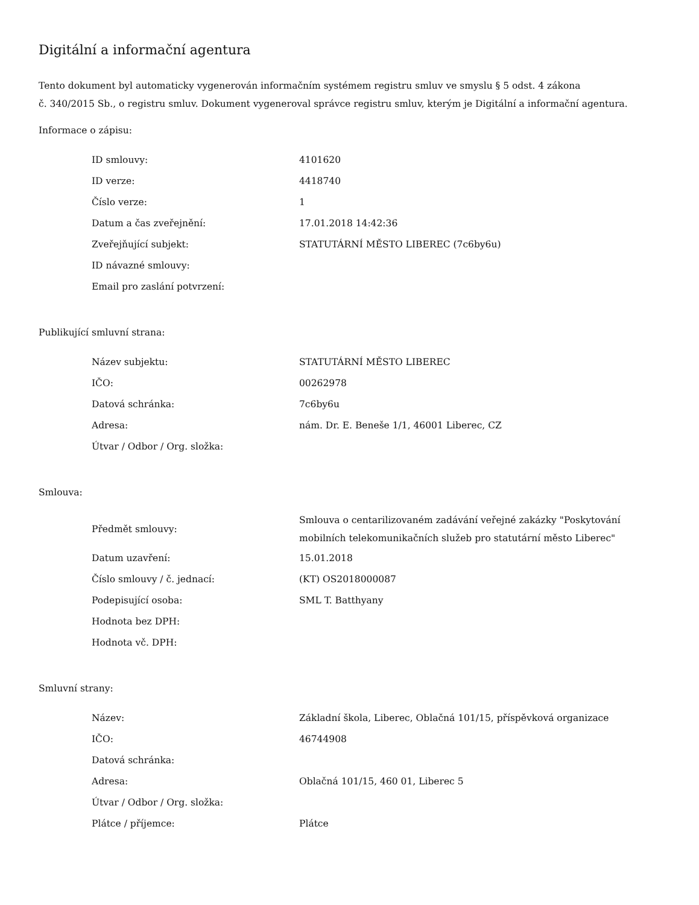Digitální a informační agentura
Tento dokument byl automaticky vygenerován informačním systémem registru smluv ve smyslu § 5 odst. 4 zákona
č. 340/2015 Sb., o registru smluv. Dokument vygeneroval správce registru smluv, kterým je Digitální a informační agentura.
Informace o zápisu:
| ID smlouvy: | 4101620 |
| ID verze: | 4418740 |
| Číslo verze: | 1 |
| Datum a čas zveřejnění: | 17.01.2018 14:42:36 |
| Zveřejňující subjekt: | STATUTÁRNÍ MĚSTO LIBEREC (7c6by6u) |
| ID návazné smlouvy: | |
| Email pro zaslání potvrzení: | |
Publikující smluvní strana:
| Název subjektu: | STATUTÁRNÍ MĚSTO LIBEREC |
| IČO: | 00262978 |
| Datová schránka: | 7c6by6u |
| Adresa: | nám. Dr. E. Beneše 1/1, 46001 Liberec, CZ |
| Útvar / Odbor / Org. složka: | |
Smlouva:
| Předmět smlouvy: | Smlouva o centarilizovaném zadávání veřejné zakázky "Poskytování mobilních telekomunikačních služeb pro statutární město Liberec" |
| Datum uzavření: | 15.01.2018 |
| Číslo smlouvy / č. jednací: | (KT) OS2018000087 |
| Podepisující osoba: | SML T. Batthyany |
| Hodnota bez DPH: | |
| Hodnota vč. DPH: | |
Smluvní strany:
| Název: | Základní škola, Liberec, Oblačná 101/15, příspěvková organizace |
| IČO: | 46744908 |
| Datová schránka: | |
| Adresa: | Oblačná 101/15, 460 01, Liberec 5 |
| Útvar / Odbor / Org. složka: | |
| Plátce / příjemce: | Plátce |